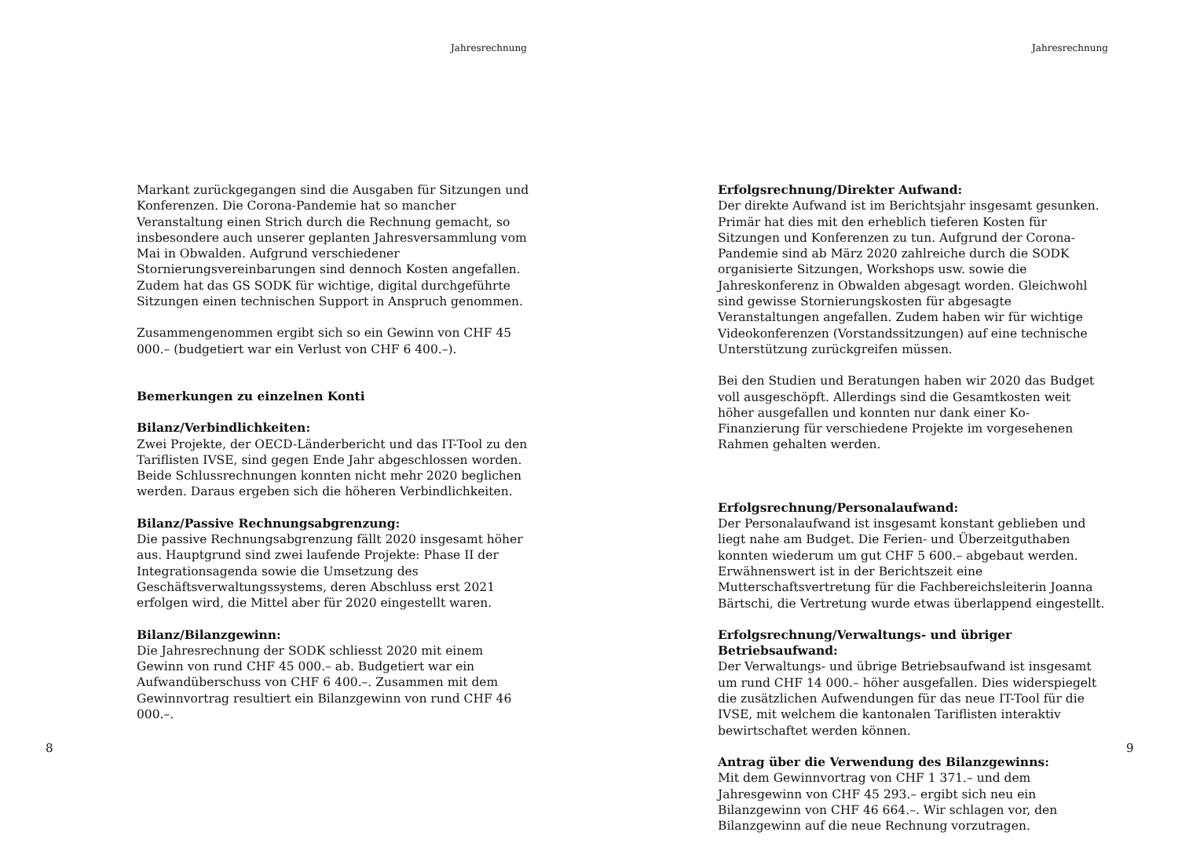Jahresrechnung
Markant zurückgegangen sind die Ausgaben für Sitzungen und Konferenzen. Die Corona-Pandemie hat so mancher Veranstaltung einen Strich durch die Rechnung gemacht, so insbesondere auch unserer geplanten Jahresversammlung vom Mai in Obwalden. Aufgrund verschiedener Stornierungsvereinbarungen sind dennoch Kosten angefallen. Zudem hat das GS SODK für wichtige, digital durchgeführte Sitzungen einen technischen Support in Anspruch genommen.
Zusammengenommen ergibt sich so ein Gewinn von CHF 45 000.– (budgetiert war ein Verlust von CHF 6 400.–).
Bemerkungen zu einzelnen Konti
Bilanz/Verbindlichkeiten:
Zwei Projekte, der OECD-Länderbericht und das IT-Tool zu den Tariflisten IVSE, sind gegen Ende Jahr abgeschlossen worden. Beide Schlussrechnungen konnten nicht mehr 2020 beglichen werden. Daraus ergeben sich die höheren Verbindlichkeiten.
Bilanz/Passive Rechnungsabgrenzung:
Die passive Rechnungsabgrenzung fällt 2020 insgesamt höher aus. Hauptgrund sind zwei laufende Projekte: Phase II der Integrationsagenda sowie die Umsetzung des Geschäftsverwaltungssystems, deren Abschluss erst 2021 erfolgen wird, die Mittel aber für 2020 eingestellt waren.
Bilanz/Bilanzgewinn:
Die Jahresrechnung der SODK schliesst 2020 mit einem Gewinn von rund CHF 45 000.– ab. Budgetiert war ein Aufwandüberschuss von CHF 6 400.–. Zusammen mit dem Gewinnvortrag resultiert ein Bilanzgewinn von rund CHF 46 000.–.
8
Jahresrechnung
Erfolgsrechnung/Direkter Aufwand:
Der direkte Aufwand ist im Berichtsjahr insgesamt gesunken. Primär hat dies mit den erheblich tieferen Kosten für Sitzungen und Konferenzen zu tun. Aufgrund der Corona-Pandemie sind ab März 2020 zahlreiche durch die SODK organisierte Sitzungen, Workshops usw. sowie die Jahreskonferenz in Obwalden abgesagt worden. Gleichwohl sind gewisse Stornierungskosten für abgesagte Veranstaltungen angefallen. Zudem haben wir für wichtige Videokonferenzen (Vorstandssitzungen) auf eine technische Unterstützung zurückgreifen müssen.
Bei den Studien und Beratungen haben wir 2020 das Budget voll ausgeschöpft. Allerdings sind die Gesamtkosten weit höher ausgefallen und konnten nur dank einer Ko-Finanzierung für verschiedene Projekte im vorgesehenen Rahmen gehalten werden.
Erfolgsrechnung/Personalaufwand:
Der Personalaufwand ist insgesamt konstant geblieben und liegt nahe am Budget. Die Ferien- und Überzeitguthaben konnten wiederum um gut CHF 5 600.– abgebaut werden. Erwähnenswert ist in der Berichtszeit eine Mutterschaftsvertretung für die Fachbereichsleiterin Joanna Bärtschi, die Vertretung wurde etwas überlappend eingestellt.
Erfolgsrechnung/Verwaltungs- und übriger Betriebsaufwand:
Der Verwaltungs- und übrige Betriebsaufwand ist insgesamt um rund CHF 14 000.– höher ausgefallen. Dies widerspiegelt die zusätzlichen Aufwendungen für das neue IT-Tool für die IVSE, mit welchem die kantonalen Tariflisten interaktiv bewirtschaftet werden können.
Antrag über die Verwendung des Bilanzgewinns:
Mit dem Gewinnvortrag von CHF 1 371.– und dem Jahresgewinn von CHF 45 293.– ergibt sich neu ein Bilanzgewinn von CHF 46 664.–. Wir schlagen vor, den Bilanzgewinn auf die neue Rechnung vorzutragen.
9